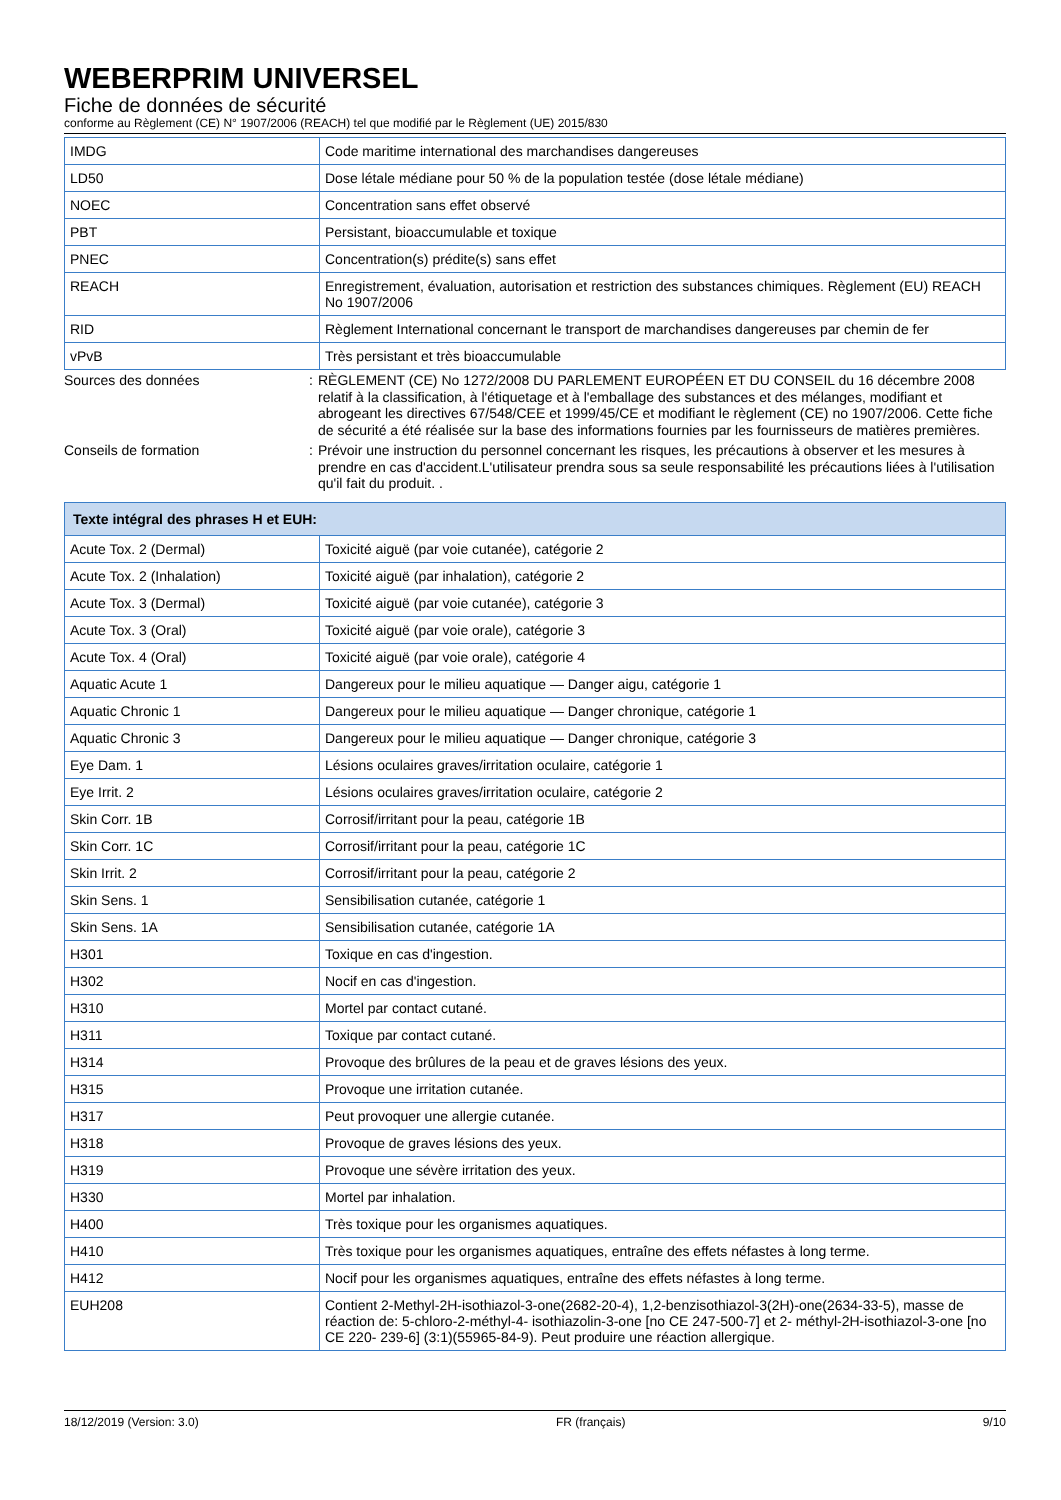WEBERPRIM UNIVERSEL
Fiche de données de sécurité
conforme au Règlement (CE) N° 1907/2006 (REACH) tel que modifié par le Règlement (UE) 2015/830
| IMDG | Code maritime international des marchandises dangereuses |
| LD50 | Dose létale médiane pour 50 % de la population testée (dose létale médiane) |
| NOEC | Concentration sans effet observé |
| PBT | Persistant, bioaccumulable et toxique |
| PNEC | Concentration(s) prédite(s) sans effet |
| REACH | Enregistrement, évaluation, autorisation et restriction des substances chimiques. Règlement (EU) REACH No 1907/2006 |
| RID | Règlement International concernant le transport de marchandises dangereuses par chemin de fer |
| vPvB | Très persistant et très bioaccumulable |
Sources des données : RÈGLEMENT (CE) No 1272/2008 DU PARLEMENT EUROPÉEN ET DU CONSEIL du 16 décembre 2008 relatif à la classification, à l'étiquetage et à l'emballage des substances et des mélanges, modifiant et abrogeant les directives 67/548/CEE et 1999/45/CE et modifiant le règlement (CE) no 1907/2006. Cette fiche de sécurité a été réalisée sur la base des informations fournies par les fournisseurs de matières premières.
Conseils de formation : Prévoir une instruction du personnel concernant les risques, les précautions à observer et les mesures à prendre en cas d'accident.L'utilisateur prendra sous sa seule responsabilité les précautions liées à l'utilisation qu'il fait du produit. .
| Texte intégral des phrases H et EUH: | |
| --- | --- |
| Acute Tox. 2 (Dermal) | Toxicité aiguë (par voie cutanée), catégorie 2 |
| Acute Tox. 2 (Inhalation) | Toxicité aiguë (par inhalation), catégorie 2 |
| Acute Tox. 3 (Dermal) | Toxicité aiguë (par voie cutanée), catégorie 3 |
| Acute Tox. 3 (Oral) | Toxicité aiguë (par voie orale), catégorie 3 |
| Acute Tox. 4 (Oral) | Toxicité aiguë (par voie orale), catégorie 4 |
| Aquatic Acute 1 | Dangereux pour le milieu aquatique — Danger aigu, catégorie 1 |
| Aquatic Chronic 1 | Dangereux pour le milieu aquatique — Danger chronique, catégorie 1 |
| Aquatic Chronic 3 | Dangereux pour le milieu aquatique — Danger chronique, catégorie 3 |
| Eye Dam. 1 | Lésions oculaires graves/irritation oculaire, catégorie 1 |
| Eye Irrit. 2 | Lésions oculaires graves/irritation oculaire, catégorie 2 |
| Skin Corr. 1B | Corrosif/irritant pour la peau, catégorie 1B |
| Skin Corr. 1C | Corrosif/irritant pour la peau, catégorie 1C |
| Skin Irrit. 2 | Corrosif/irritant pour la peau, catégorie 2 |
| Skin Sens. 1 | Sensibilisation cutanée, catégorie 1 |
| Skin Sens. 1A | Sensibilisation cutanée, catégorie 1A |
| H301 | Toxique en cas d'ingestion. |
| H302 | Nocif en cas d'ingestion. |
| H310 | Mortel par contact cutané. |
| H311 | Toxique par contact cutané. |
| H314 | Provoque des brûlures de la peau et de graves lésions des yeux. |
| H315 | Provoque une irritation cutanée. |
| H317 | Peut provoquer une allergie cutanée. |
| H318 | Provoque de graves lésions des yeux. |
| H319 | Provoque une sévère irritation des yeux. |
| H330 | Mortel par inhalation. |
| H400 | Très toxique pour les organismes aquatiques. |
| H410 | Très toxique pour les organismes aquatiques, entraîne des effets néfastes à long terme. |
| H412 | Nocif pour les organismes aquatiques, entraîne des effets néfastes à long terme. |
| EUH208 | Contient 2-Methyl-2H-isothiazol-3-one(2682-20-4), 1,2-benzisothiazol-3(2H)-one(2634-33-5), masse de réaction de: 5-chloro-2-méthyl-4- isothiazolin-3-one [no CE 247-500-7] et 2- méthyl-2H-isothiazol-3-one [no CE 220- 239-6] (3:1)(55965-84-9). Peut produire une réaction allergique. |
18/12/2019 (Version: 3.0) FR (français) 9/10